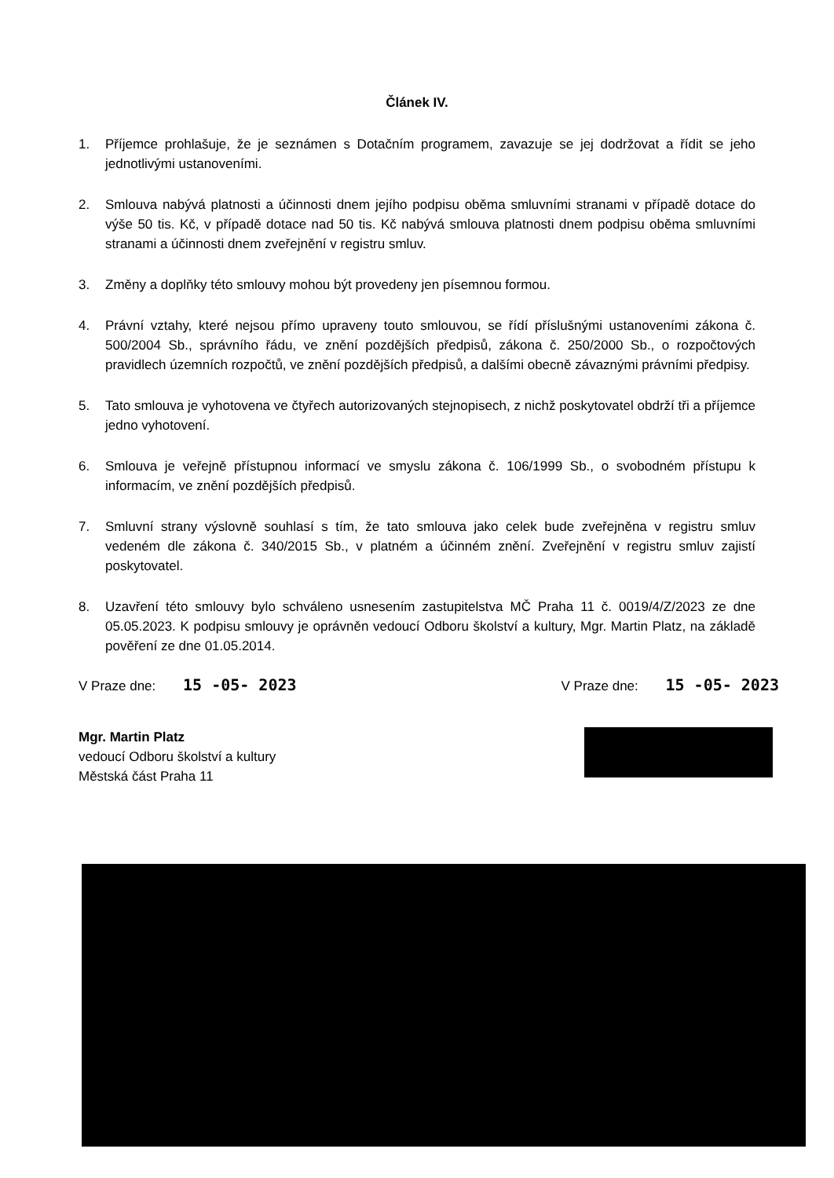Článek IV.
1. Příjemce prohlašuje, že je seznámen s Dotačním programem, zavazuje se jej dodržovat a řídit se jeho jednotlivými ustanoveními.
2. Smlouva nabývá platnosti a účinnosti dnem jejího podpisu oběma smluvními stranami v případě dotace do výše 50 tis. Kč, v případě dotace nad 50 tis. Kč nabývá smlouva platnosti dnem podpisu oběma smluvními stranami a účinnosti dnem zveřejnění v registru smluv.
3. Změny a doplňky této smlouvy mohou být provedeny jen písemnou formou.
4. Právní vztahy, které nejsou přímo upraveny touto smlouvou, se řídí příslušnými ustanoveními zákona č. 500/2004 Sb., správního řádu, ve znění pozdějších předpisů, zákona č. 250/2000 Sb., o rozpočtových pravidlech územních rozpočtů, ve znění pozdějších předpisů, a dalšími obecně závaznými právními předpisy.
5. Tato smlouva je vyhotovena ve čtyřech autorizovaných stejnopisech, z nichž poskytovatel obdrží tři a příjemce jedno vyhotovení.
6. Smlouva je veřejně přístupnou informací ve smyslu zákona č. 106/1999 Sb., o svobodném přístupu k informacím, ve znění pozdějších předpisů.
7. Smluvní strany výslovně souhlasí s tím, že tato smlouva jako celek bude zveřejněna v registru smluv vedeném dle zákona č. 340/2015 Sb., v platném a účinném znění. Zveřejnění v registru smluv zajistí poskytovatel.
8. Uzavření této smlouvy bylo schváleno usnesením zastupitelstva MČ Praha 11 č. 0019/4/Z/2023 ze dne 05.05.2023. K podpisu smlouvy je oprávněn vedoucí Odboru školství a kultury, Mgr. Martin Platz, na základě pověření ze dne 01.05.2014.
V Praze dne: 15 -05- 2023
V Praze dne: 15 -05- 2023
Mgr. Martin Platz
vedoucí Odboru školství a kultury
Městská část Praha 11